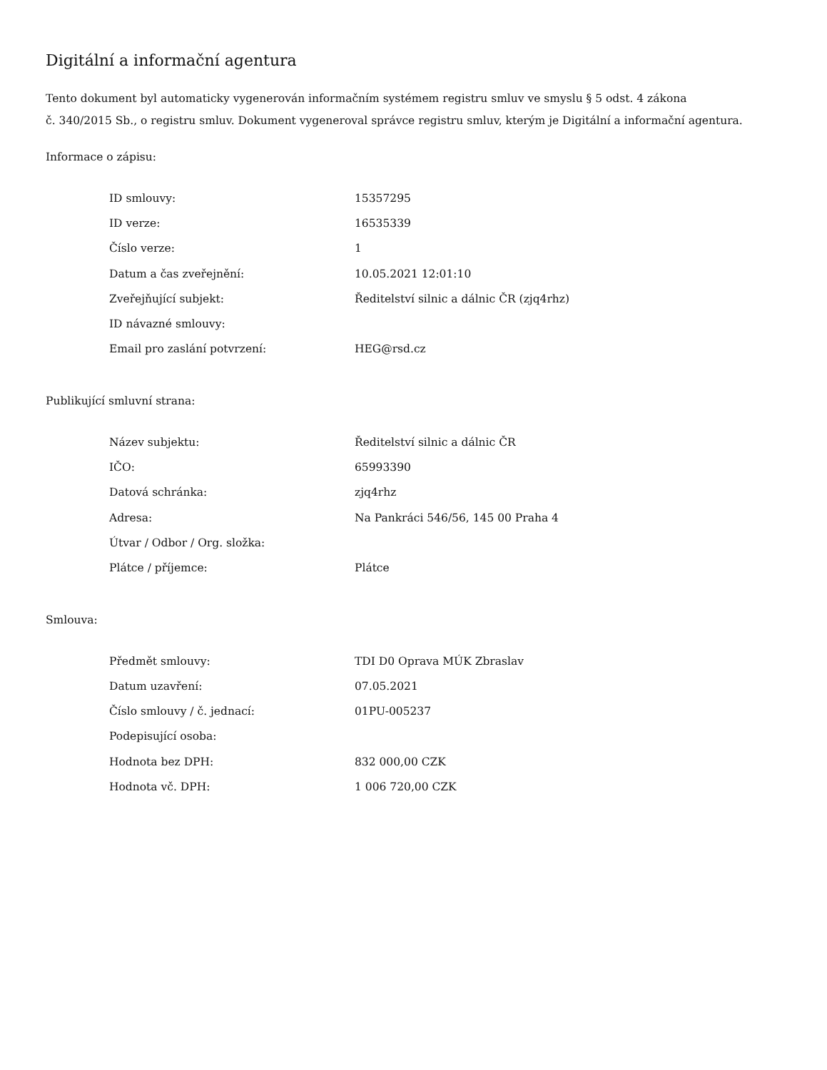Digitální a informační agentura
Tento dokument byl automaticky vygenerován informačním systémem registru smluv ve smyslu § 5 odst. 4 zákona
č. 340/2015 Sb., o registru smluv. Dokument vygeneroval správce registru smluv, kterým je Digitální a informační agentura.
Informace o zápisu:
| ID smlouvy: | 15357295 |
| ID verze: | 16535339 |
| Číslo verze: | 1 |
| Datum a čas zveřejnění: | 10.05.2021 12:01:10 |
| Zveřejňující subjekt: | Ředitelství silnic a dálnic ČR (zjq4rhz) |
| ID návazné smlouvy: | |
| Email pro zaslání potvrzení: | HEG@rsd.cz |
Publikující smluvní strana:
| Název subjektu: | Ředitelství silnic a dálnic ČR |
| IČO: | 65993390 |
| Datová schránka: | zjq4rhz |
| Adresa: | Na Pankráci 546/56, 145 00 Praha 4 |
| Útvar / Odbor / Org. složka: | |
| Plátce / příjemce: | Plátce |
Smlouva:
| Předmět smlouvy: | TDI D0 Oprava MÚK Zbraslav |
| Datum uzavření: | 07.05.2021 |
| Číslo smlouvy / č. jednací: | 01PU-005237 |
| Podepisující osoba: | |
| Hodnota bez DPH: | 832 000,00 CZK |
| Hodnota vč. DPH: | 1 006 720,00 CZK |